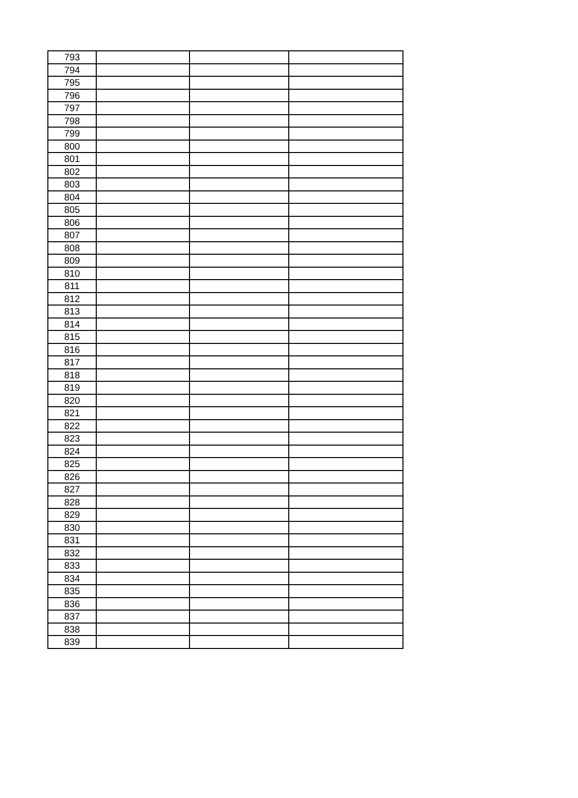| 793 | | | |
| 794 | | | |
| 795 | | | |
| 796 | | | |
| 797 | | | |
| 798 | | | |
| 799 | | | |
| 800 | | | |
| 801 | | | |
| 802 | | | |
| 803 | | | |
| 804 | | | |
| 805 | | | |
| 806 | | | |
| 807 | | | |
| 808 | | | |
| 809 | | | |
| 810 | | | |
| 811 | | | |
| 812 | | | |
| 813 | | | |
| 814 | | | |
| 815 | | | |
| 816 | | | |
| 817 | | | |
| 818 | | | |
| 819 | | | |
| 820 | | | |
| 821 | | | |
| 822 | | | |
| 823 | | | |
| 824 | | | |
| 825 | | | |
| 826 | | | |
| 827 | | | |
| 828 | | | |
| 829 | | | |
| 830 | | | |
| 831 | | | |
| 832 | | | |
| 833 | | | |
| 834 | | | |
| 835 | | | |
| 836 | | | |
| 837 | | | |
| 838 | | | |
| 839 | | | |